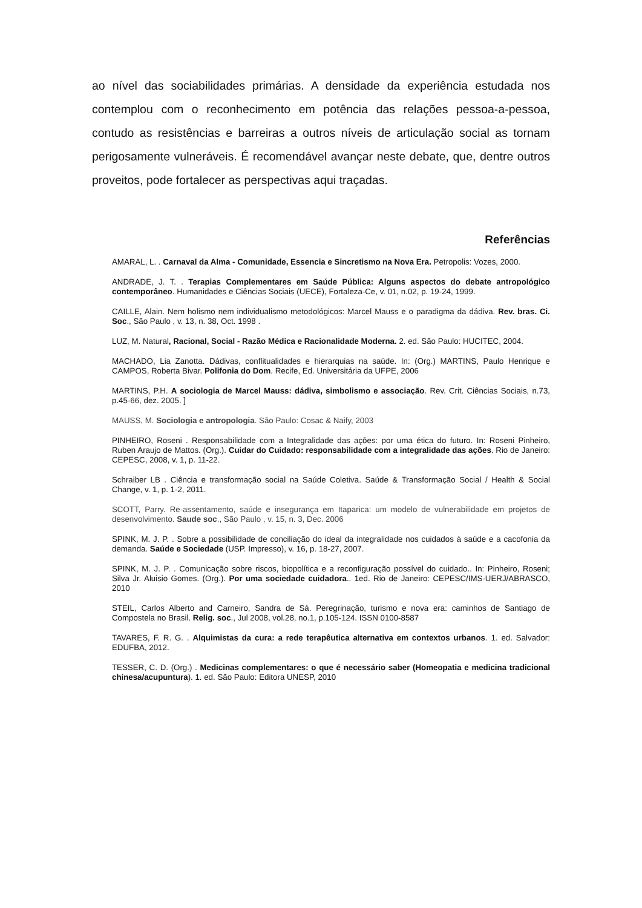ao nível das sociabilidades primárias. A densidade da experiência estudada nos contemplou com o reconhecimento em potência das relações pessoa-a-pessoa, contudo as resistências e barreiras a outros níveis de articulação social as tornam perigosamente vulneráveis. É recomendável avançar neste debate, que, dentre outros proveitos, pode fortalecer as perspectivas aqui traçadas.
Referências
AMARAL, L. . Carnaval da Alma - Comunidade, Essencia e Sincretismo na Nova Era. Petropolis: Vozes, 2000.
ANDRADE, J. T. . Terapias Complementares em Saúde Pública: Alguns aspectos do debate antropológico contemporâneo. Humanidades e Ciências Sociais (UECE), Fortaleza-Ce, v. 01, n.02, p. 19-24, 1999.
CAILLE, Alain. Nem holismo nem individualismo metodológicos: Marcel Mauss e o paradigma da dádiva. Rev. bras. Ci. Soc., São Paulo , v. 13, n. 38, Oct. 1998 .
LUZ, M. Natural, Racional, Social - Razão Médica e Racionalidade Moderna. 2. ed. São Paulo: HUCITEC, 2004.
MACHADO, Lia Zanotta. Dádivas, conflitualidades e hierarquias na saúde. In: (Org.) MARTINS, Paulo Henrique e CAMPOS, Roberta Bivar. Polifonia do Dom. Recife, Ed. Universitária da UFPE, 2006
MARTINS, P.H. A sociologia de Marcel Mauss: dádiva, simbolismo e associação. Rev. Crit. Ciências Sociais, n.73, p.45-66, dez. 2005. ]
MAUSS, M. Sociologia e antropologia. São Paulo: Cosac & Naify, 2003
PINHEIRO, Roseni . Responsabilidade com a Integralidade das ações: por uma ética do futuro. In: Roseni Pinheiro, Ruben Araujo de Mattos. (Org.). Cuidar do Cuidado: responsabilidade com a integralidade das ações. Rio de Janeiro: CEPESC, 2008, v. 1, p. 11-22.
Schraiber LB . Ciência e transformação social na Saúde Coletiva. Saúde & Transformação Social / Health & Social Change, v. 1, p. 1-2, 2011.
SCOTT, Parry. Re-assentamento, saúde e insegurança em Itaparica: um modelo de vulnerabilidade em projetos de desenvolvimento. Saude soc., São Paulo , v. 15, n. 3, Dec. 2006
SPINK, M. J. P. . Sobre a possibilidade de conciliação do ideal da integralidade nos cuidados à saúde e a cacofonia da demanda. Saúde e Sociedade (USP. Impresso), v. 16, p. 18-27, 2007.
SPINK, M. J. P. . Comunicação sobre riscos, biopolítica e a reconfiguração possível do cuidado.. In: Pinheiro, Roseni; Silva Jr. Aluisio Gomes. (Org.). Por uma sociedade cuidadora.. 1ed. Rio de Janeiro: CEPESC/IMS-UERJ/ABRASCO, 2010
STEIL, Carlos Alberto and Carneiro, Sandra de Sá. Peregrinação, turismo e nova era: caminhos de Santiago de Compostela no Brasil. Relig. soc., Jul 2008, vol.28, no.1, p.105-124. ISSN 0100-8587
TAVARES, F. R. G. . Alquimistas da cura: a rede terapêutica alternativa em contextos urbanos. 1. ed. Salvador: EDUFBA, 2012.
TESSER, C. D. (Org.) . Medicinas complementares: o que é necessário saber (Homeopatia e medicina tradicional chinesa/acupuntura). 1. ed. São Paulo: Editora UNESP, 2010